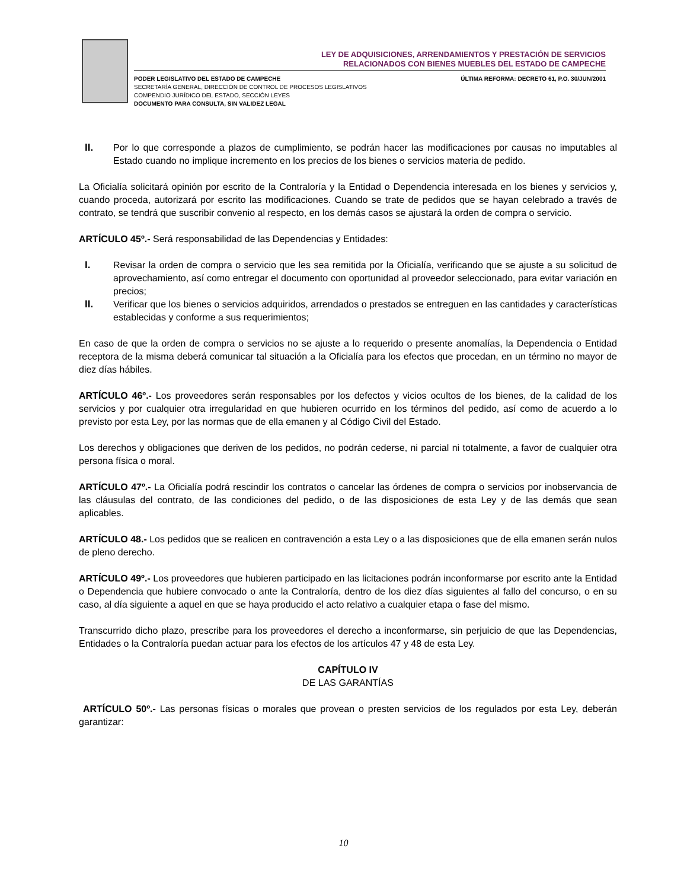LEY DE ADQUISICIONES, ARRENDAMIENTOS Y PRESTACIÓN DE SERVICIOS
RELACIONADOS CON BIENES MUEBLES DEL ESTADO DE CAMPECHE
PODER LEGISLATIVO DEL ESTADO DE CAMPECHE
SECRETARÍA GENERAL, DIRECCIÓN DE CONTROL DE PROCESOS LEGISLATIVOS
COMPENDIO JURÍDICO DEL ESTADO, SECCIÓN LEYES
DOCUMENTO PARA CONSULTA, SIN VALIDEZ LEGAL
ÚLTIMA REFORMA: DECRETO 61, P.O. 30/JUN/2001
II. Por lo que corresponde a plazos de cumplimiento, se podrán hacer las modificaciones por causas no imputables al Estado cuando no implique incremento en los precios de los bienes o servicios materia de pedido.
La Oficialía solicitará opinión por escrito de la Contraloría y la Entidad o Dependencia interesada en los bienes y servicios y, cuando proceda, autorizará por escrito las modificaciones. Cuando se trate de pedidos que se hayan celebrado a través de contrato, se tendrá que suscribir convenio al respecto, en los demás casos se ajustará la orden de compra o servicio.
ARTÍCULO 45º.- Será responsabilidad de las Dependencias y Entidades:
I. Revisar la orden de compra o servicio que les sea remitida por la Oficialía, verificando que se ajuste a su solicitud de aprovechamiento, así como entregar el documento con oportunidad al proveedor seleccionado, para evitar variación en precios;
II. Verificar que los bienes o servicios adquiridos, arrendados o prestados se entreguen en las cantidades y características establecidas y conforme a sus requerimientos;
En caso de que la orden de compra o servicios no se ajuste a lo requerido o presente anomalías, la Dependencia o Entidad receptora de la misma deberá comunicar tal situación a la Oficialía para los efectos que procedan, en un término no mayor de diez días hábiles.
ARTÍCULO 46º.- Los proveedores serán responsables por los defectos y vicios ocultos de los bienes, de la calidad de los servicios y por cualquier otra irregularidad en que hubieren ocurrido en los términos del pedido, así como de acuerdo a lo previsto por esta Ley, por las normas que de ella emanen y al Código Civil del Estado.
Los derechos y obligaciones que deriven de los pedidos, no podrán cederse, ni parcial ni totalmente, a favor de cualquier otra persona física o moral.
ARTÍCULO 47º.- La Oficialía podrá rescindir los contratos o cancelar las órdenes de compra o servicios por inobservancia de las cláusulas del contrato, de las condiciones del pedido, o de las disposiciones de esta Ley y de las demás que sean aplicables.
ARTÍCULO 48.- Los pedidos que se realicen en contravención a esta Ley o a las disposiciones que de ella emanen serán nulos de pleno derecho.
ARTÍCULO 49º.- Los proveedores que hubieren participado en las licitaciones podrán inconformarse por escrito ante la Entidad o Dependencia que hubiere convocado o ante la Contraloría, dentro de los diez días siguientes al fallo del concurso, o en su caso, al día siguiente a aquel en que se haya producido el acto relativo a cualquier etapa o fase del mismo.
Transcurrido dicho plazo, prescribe para los proveedores el derecho a inconformarse, sin perjuicio de que las Dependencias, Entidades o la Contraloría puedan actuar para los efectos de los artículos 47 y 48 de esta Ley.
CAPÍTULO IV
DE LAS GARANTÍAS
ARTÍCULO 50º.- Las personas físicas o morales que provean o presten servicios de los regulados por esta Ley, deberán garantizar:
10